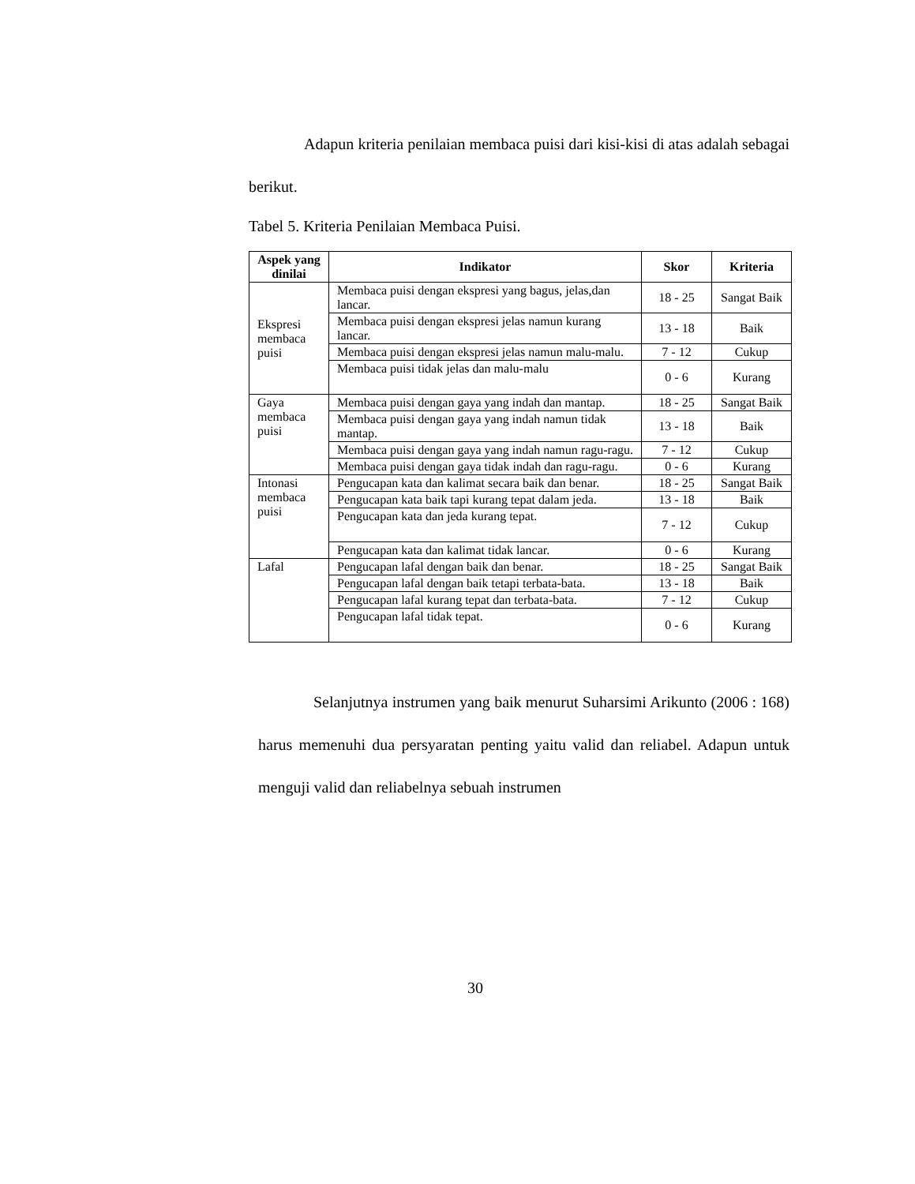Adapun kriteria penilaian membaca puisi dari kisi-kisi di atas adalah sebagai berikut.
Tabel 5. Kriteria Penilaian Membaca Puisi.
| Aspek yang dinilai | Indikator | Skor | Kriteria |
| --- | --- | --- | --- |
| Ekspresi membaca puisi | Membaca puisi dengan ekspresi yang bagus, jelas,dan lancar. | 18 - 25 | Sangat Baik |
| | Membaca puisi dengan ekspresi jelas namun kurang lancar. | 13 - 18 | Baik |
| | Membaca puisi dengan ekspresi jelas namun malu-malu. | 7 - 12 | Cukup |
| | Membaca puisi tidak jelas dan malu-malu | 0 - 6 | Kurang |
| Gaya membaca puisi | Membaca puisi dengan gaya yang indah dan mantap. | 18 - 25 | Sangat Baik |
| | Membaca puisi dengan gaya yang indah namun tidak mantap. | 13 - 18 | Baik |
| | Membaca puisi dengan gaya yang indah namun ragu-ragu. | 7 - 12 | Cukup |
| | Membaca puisi dengan gaya tidak indah dan ragu-ragu. | 0 - 6 | Kurang |
| Intonasi membaca puisi | Pengucapan kata dan kalimat secara baik dan benar. | 18 - 25 | Sangat Baik |
| | Pengucapan kata baik tapi kurang tepat dalam jeda. | 13 - 18 | Baik |
| | Pengucapan kata dan jeda kurang tepat. | 7 - 12 | Cukup |
| | Pengucapan kata dan kalimat tidak lancar. | 0 - 6 | Kurang |
| Lafal | Pengucapan lafal dengan baik dan benar. | 18 - 25 | Sangat Baik |
| | Pengucapan lafal dengan baik tetapi terbata-bata. | 13 - 18 | Baik |
| | Pengucapan lafal kurang tepat dan terbata-bata. | 7 - 12 | Cukup |
| | Pengucapan lafal tidak tepat. | 0 - 6 | Kurang |
Selanjutnya instrumen yang baik menurut Suharsimi Arikunto (2006 : 168) harus memenuhi dua persyaratan penting yaitu valid dan reliabel. Adapun untuk menguji valid dan reliabelnya sebuah instrumen
30